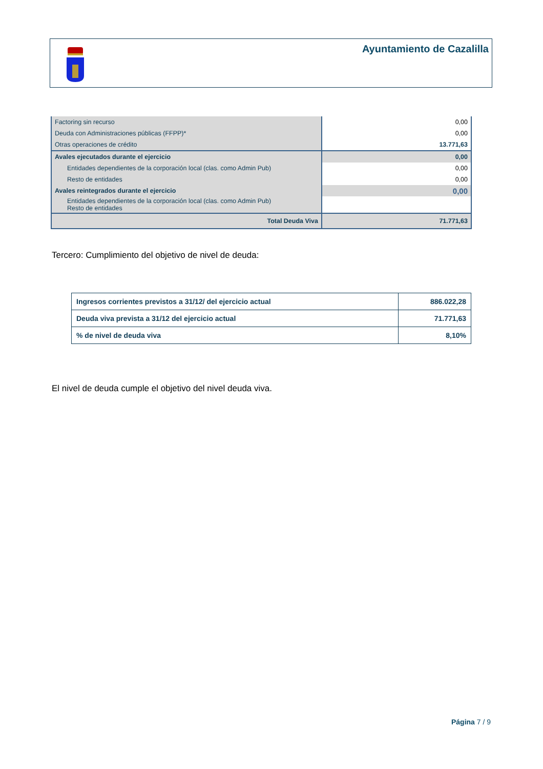Ayuntamiento de Cazalilla
| Factoring sin recurso | 0,00 |
| Deuda con Administraciones públicas (FFPP)* | 0,00 |
| Otras operaciones de crédito | 13.771,63 |
| Avales ejecutados durante el ejercicio | 0,00 |
| Entidades dependientes de la corporación local (clas. como Admin Pub) | 0,00 |
| Resto de entidades | 0,00 |
| Avales reintegrados durante el ejercicio | 0,00 |
| Entidades dependientes de la corporación local (clas. como Admin Pub) Resto de entidades | |
| Total Deuda Viva | 71.771,63 |
Tercero: Cumplimiento del objetivo de nivel de deuda:
| Ingresos corrientes previstos a 31/12/ del ejercicio actual | 886.022,28 |
| Deuda viva prevista a 31/12 del ejercicio actual | 71.771,63 |
| % de nivel de deuda viva | 8,10% |
El nivel de deuda cumple el objetivo del nivel deuda viva.
Página 7 / 9